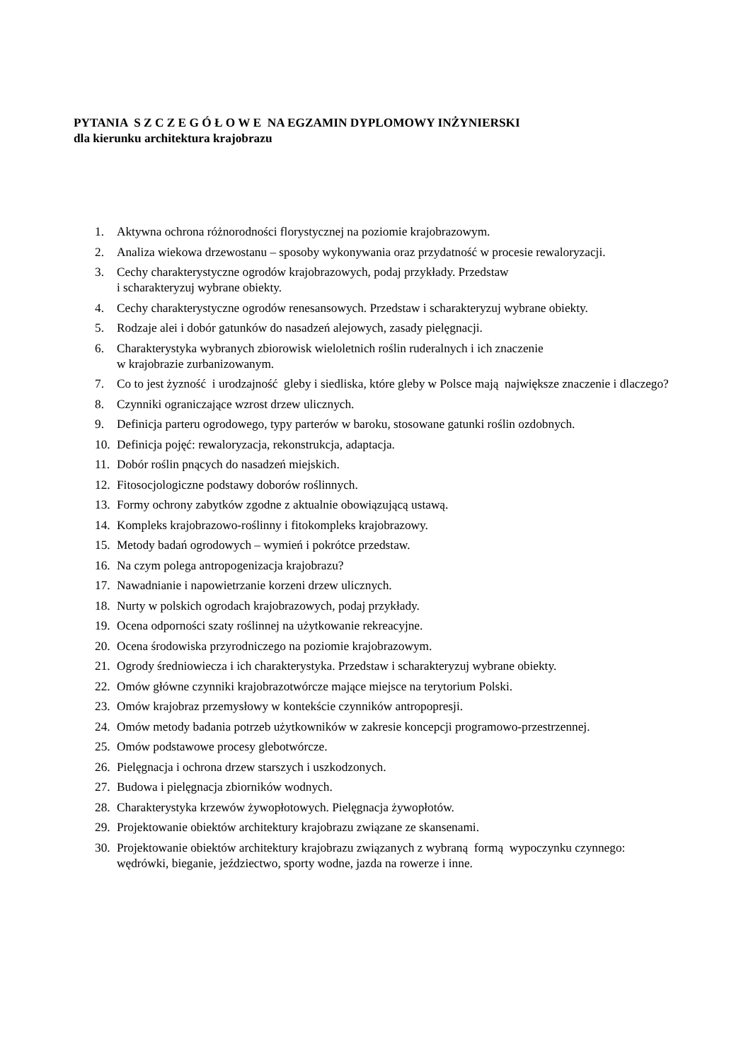PYTANIA S Z C Z E G Ó Ł O W E NA EGZAMIN DYPLOMOWY INŻYNIERSKI
dla kierunku architektura krajobrazu
1. Aktywna ochrona różnorodności florystycznej na poziomie krajobrazowym.
2. Analiza wiekowa drzewostanu – sposoby wykonywania oraz przydatność w procesie rewaloryzacji.
3. Cechy charakterystyczne ogrodów krajobrazowych, podaj przykłady. Przedstaw
i scharakteryzuj wybrane obiekty.
4. Cechy charakterystyczne ogrodów renesansowych. Przedstaw i scharakteryzuj wybrane obiekty.
5. Rodzaje alei i dobór gatunków do nasadzeń alejowych, zasady pielęgnacji.
6. Charakterystyka wybranych zbiorowisk wieloletnich roślin ruderalnych i ich znaczenie
w krajobrazie zurbanizowanym.
7. Co to jest żyzność i urodzajność gleby i siedliska, które gleby w Polsce mają największe znaczenie i dlaczego?
8. Czynniki ograniczające wzrost drzew ulicznych.
9. Definicja parteru ogrodowego, typy parterów w baroku, stosowane gatunki roślin ozdobnych.
10. Definicja pojęć: rewaloryzacja, rekonstrukcja, adaptacja.
11. Dobór roślin pnących do nasadzeń miejskich.
12. Fitosocjologiczne podstawy doborów roślinnych.
13. Formy ochrony zabytków zgodne z aktualnie obowiązującą ustawą.
14. Kompleks krajobrazowo-roślinny i fitokompleks krajobrazowy.
15. Metody badań ogrodowych – wymień i pokrótce przedstaw.
16. Na czym polega antropogenizacja krajobrazu?
17. Nawadnianie i napowietrzanie korzeni drzew ulicznych.
18. Nurty w polskich ogrodach krajobrazowych, podaj przykłady.
19. Ocena odporności szaty roślinnej na użytkowanie rekreacyjne.
20. Ocena środowiska przyrodniczego na poziomie krajobrazowym.
21. Ogrody średniowiecza i ich charakterystyka. Przedstaw i scharakteryzuj wybrane obiekty.
22. Omów główne czynniki krajobrazotwórcze mające miejsce na terytorium Polski.
23. Omów krajobraz przemysłowy w kontekście czynników antropopresji.
24. Omów metody badania potrzeb użytkowników w zakresie koncepcji programowo-przestrzennej.
25. Omów podstawowe procesy glebotwórcze.
26. Pielęgnacja i ochrona drzew starszych i uszkodzonych.
27. Budowa i pielęgnacja zbiorników wodnych.
28. Charakterystyka krzewów żywopłotowych. Pielęgnacja żywopłotów.
29. Projektowanie obiektów architektury krajobrazu związane ze skansenami.
30. Projektowanie obiektów architektury krajobrazu związanych z wybraną formą wypoczynku czynnego: wędrówki, bieganie, jeździectwo, sporty wodne, jazda na rowerze i inne.